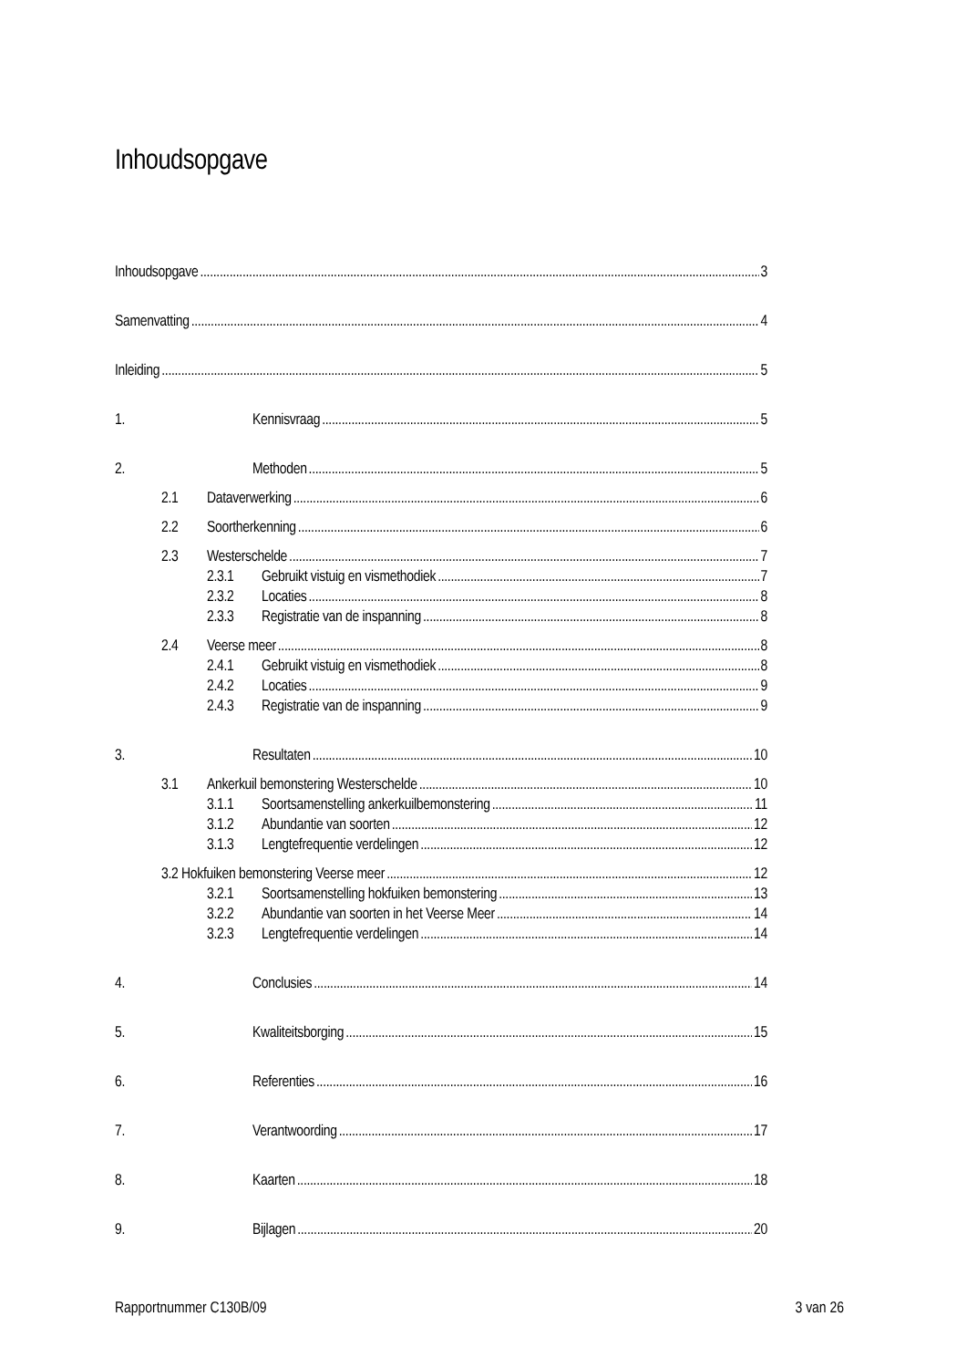Inhoudsopgave
Inhoudsopgave 3
Samenvatting 4
Inleiding 5
1. Kennisvraag 5
2. Methoden 5
2.1 Dataverwerking 6
2.2 Soortherkenning 6
2.3 Westerschelde 7
2.3.1 Gebruikt vistuig en vismethodiek 7
2.3.2 Locaties 8
2.3.3 Registratie van de inspanning 8
2.4 Veerse meer 8
2.4.1 Gebruikt vistuig en vismethodiek 8
2.4.2 Locaties 9
2.4.3 Registratie van de inspanning 9
3. Resultaten 10
3.1 Ankerkuil bemonstering Westerschelde 10
3.1.1 Soortsamenstelling ankerkuilbemonstering 11
3.1.2 Abundantie van soorten 12
3.1.3 Lengtefrequentie verdelingen 12
3.2 Hokfuiken bemonstering Veerse meer 12
3.2.1 Soortsamenstelling hokfuiken bemonstering 13
3.2.2 Abundantie van soorten in het Veerse Meer 14
3.2.3 Lengtefrequentie verdelingen 14
4. Conclusies 14
5. Kwaliteitsborging 15
6. Referenties 16
7. Verantwoording 17
8. Kaarten 18
9. Bijlagen 20
Rapportnummer C130B/09 3 van 26